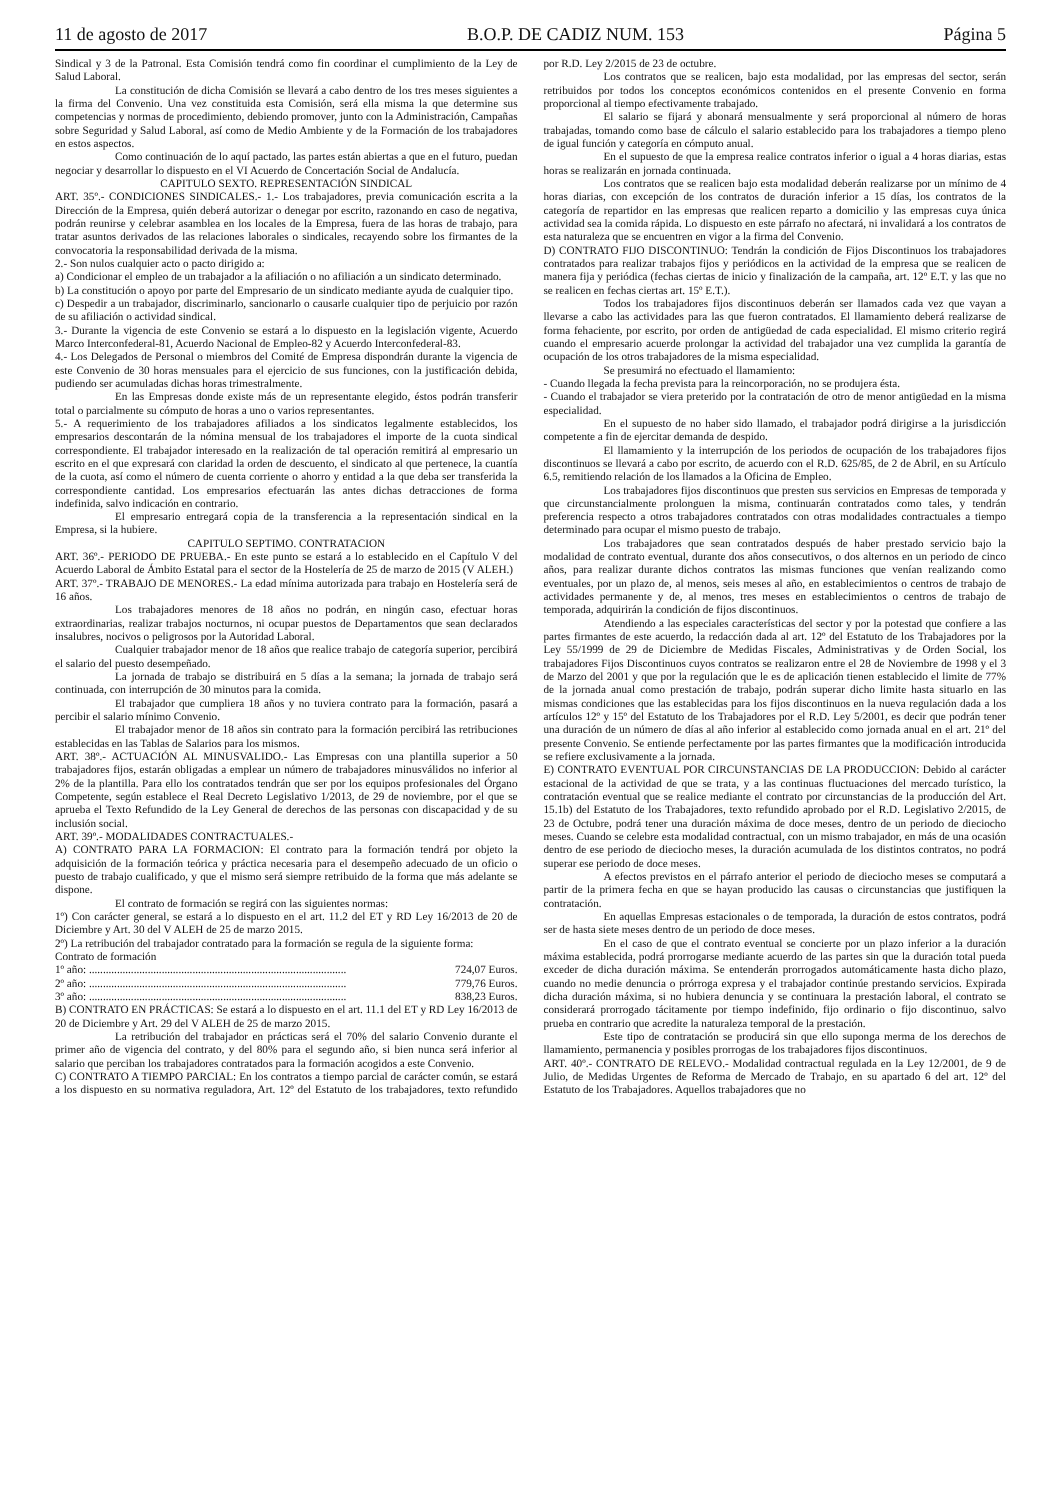11 de agosto de 2017 B.O.P. DE CADIZ NUM. 153 Página 5
Sindical y 3 de la Patronal. Esta Comisión tendrá como fin coordinar el cumplimiento de la Ley de Salud Laboral.
La constitución de dicha Comisión se llevará a cabo dentro de los tres meses siguientes a la firma del Convenio. Una vez constituida esta Comisión, será ella misma la que determine sus competencias y normas de procedimiento, debiendo promover, junto con la Administración, Campañas sobre Seguridad y Salud Laboral, así como de Medio Ambiente y de la Formación de los trabajadores en estos aspectos.
Como continuación de lo aquí pactado, las partes están abiertas a que en el futuro, puedan negociar y desarrollar lo dispuesto en el VI Acuerdo de Concertación Social de Andalucía.
CAPITULO SEXTO. REPRESENTACIÓN SINDICAL
ART. 35º.- CONDICIONES SINDICALES.- 1.- Los trabajadores, previa comunicación escrita a la Dirección de la Empresa, quién deberá autorizar o denegar por escrito, razonando en caso de negativa, podrán reunirse y celebrar asamblea en los locales de la Empresa, fuera de las horas de trabajo, para tratar asuntos derivados de las relaciones laborales o sindicales, recayendo sobre los firmantes de la convocatoria la responsabilidad derivada de la misma.
2.- Son nulos cualquier acto o pacto dirigido a:
a) Condicionar el empleo de un trabajador a la afiliación o no afiliación a un sindicato determinado.
b) La constitución o apoyo por parte del Empresario de un sindicato mediante ayuda de cualquier tipo.
c) Despedir a un trabajador, discriminarlo, sancionarlo o causarle cualquier tipo de perjuicio por razón de su afiliación o actividad sindical.
3.- Durante la vigencia de este Convenio se estará a lo dispuesto en la legislación vigente, Acuerdo Marco Interconfederal-81, Acuerdo Nacional de Empleo-82 y Acuerdo Interconfederal-83.
4.- Los Delegados de Personal o miembros del Comité de Empresa dispondrán durante la vigencia de este Convenio de 30 horas mensuales para el ejercicio de sus funciones, con la justificación debida, pudiendo ser acumuladas dichas horas trimestralmente.
En las Empresas donde existe más de un representante elegido, éstos podrán transferir total o parcialmente su cómputo de horas a uno o varios representantes.
5.- A requerimiento de los trabajadores afiliados a los sindicatos legalmente establecidos, los empresarios descontarán de la nómina mensual de los trabajadores el importe de la cuota sindical correspondiente. El trabajador interesado en la realización de tal operación remitirá al empresario un escrito en el que expresará con claridad la orden de descuento, el sindicato al que pertenece, la cuantía de la cuota, así como el número de cuenta corriente o ahorro y entidad a la que deba ser transferida la correspondiente cantidad. Los empresarios efectuarán las antes dichas detracciones de forma indefinida, salvo indicación en contrario.
El empresario entregará copia de la transferencia a la representación sindical en la Empresa, si la hubiere.
CAPITULO SEPTIMO. CONTRATACION
ART. 36º.- PERIODO DE PRUEBA.- En este punto se estará a lo establecido en el Capítulo V del Acuerdo Laboral de Ámbito Estatal para el sector de la Hostelería de 25 de marzo de 2015 (V ALEH.)
ART. 37º.- TRABAJO DE MENORES.- La edad mínima autorizada para trabajo en Hostelería será de 16 años.
Los trabajadores menores de 18 años no podrán, en ningún caso, efectuar horas extraordinarias, realizar trabajos nocturnos, ni ocupar puestos de Departamentos que sean declarados insalubres, nocivos o peligrosos por la Autoridad Laboral.
Cualquier trabajador menor de 18 años que realice trabajo de categoría superior, percibirá el salario del puesto desempeñado.
La jornada de trabajo se distribuirá en 5 días a la semana; la jornada de trabajo será continuada, con interrupción de 30 minutos para la comida.
El trabajador que cumpliera 18 años y no tuviera contrato para la formación, pasará a percibir el salario mínimo Convenio.
El trabajador menor de 18 años sin contrato para la formación percibirá las retribuciones establecidas en las Tablas de Salarios para los mismos.
ART. 38º.- ACTUACIÓN AL MINUSVALIDO.- Las Empresas con una plantilla superior a 50 trabajadores fijos, estarán obligadas a emplear un número de trabajadores minusválidos no inferior al 2% de la plantilla. Para ello los contratados tendrán que ser por los equipos profesionales del Órgano Competente, según establece el Real Decreto Legislativo 1/2013, de 29 de noviembre, por el que se aprueba el Texto Refundido de la Ley General de derechos de las personas con discapacidad y de su inclusión social.
ART. 39º.- MODALIDADES CONTRACTUALES.-
A) CONTRATO PARA LA FORMACION: El contrato para la formación tendrá por objeto la adquisición de la formación teórica y práctica necesaria para el desempeño adecuado de un oficio o puesto de trabajo cualificado, y que el mismo será siempre retribuido de la forma que más adelante se dispone.
El contrato de formación se regirá con las siguientes normas:
1º) Con carácter general, se estará a lo dispuesto en el art. 11.2 del ET y RD Ley 16/2013 de 20 de Diciembre y Art. 30 del V ALEH de 25 de marzo 2015.
2º) La retribución del trabajador contratado para la formación se regula de la siguiente forma:
Contrato de formación
1º año: ............................................................................................ 724,07 Euros.
2º año: ............................................................................................ 779,76 Euros.
3º año: ............................................................................................ 838,23 Euros.
B) CONTRATO EN PRÁCTICAS: Se estará a lo dispuesto en el art. 11.1 del ET y RD Ley 16/2013 de 20 de Diciembre y Art. 29 del V ALEH de 25 de marzo 2015.
La retribución del trabajador en prácticas será el 70% del salario Convenio durante el primer año de vigencia del contrato, y del 80% para el segundo año, si bien nunca será inferior al salario que perciban los trabajadores contratados para la formación acogidos a este Convenio.
C) CONTRATO A TIEMPO PARCIAL: En los contratos a tiempo parcial de carácter común, se estará a los dispuesto en su normativa reguladora, Art. 12º del Estatuto de los trabajadores, texto refundido por R.D. Ley 2/2015 de 23 de octubre.
Los contratos que se realicen, bajo esta modalidad, por las empresas del sector, serán retribuidos por todos los conceptos económicos contenidos en el presente Convenio en forma proporcional al tiempo efectivamente trabajado.
El salario se fijará y abonará mensualmente y será proporcional al número de horas trabajadas, tomando como base de cálculo el salario establecido para los trabajadores a tiempo pleno de igual función y categoría en cómputo anual.
En el supuesto de que la empresa realice contratos inferior o igual a 4 horas diarias, estas horas se realizarán en jornada continuada.
Los contratos que se realicen bajo esta modalidad deberán realizarse por un mínimo de 4 horas diarias, con excepción de los contratos de duración inferior a 15 días, los contratos de la categoría de repartidor en las empresas que realicen reparto a domicilio y las empresas cuya única actividad sea la comida rápida. Lo dispuesto en este párrafo no afectará, ni invalidará a los contratos de esta naturaleza que se encuentren en vigor a la firma del Convenio.
D) CONTRATO FIJO DISCONTINUO: Tendrán la condición de Fijos Discontinuos los trabajadores contratados para realizar trabajos fijos y periódicos en la actividad de la empresa que se realicen de manera fija y periódica (fechas ciertas de inicio y finalización de la campaña, art. 12º E.T. y las que no se realicen en fechas ciertas art. 15º E.T.).
Todos los trabajadores fijos discontinuos deberán ser llamados cada vez que vayan a llevarse a cabo las actividades para las que fueron contratados. El llamamiento deberá realizarse de forma fehaciente, por escrito, por orden de antigüedad de cada especialidad. El mismo criterio regirá cuando el empresario acuerde prolongar la actividad del trabajador una vez cumplida la garantía de ocupación de los otros trabajadores de la misma especialidad.
Se presumirá no efectuado el llamamiento:
- Cuando llegada la fecha prevista para la reincorporación, no se produjera ésta.
- Cuando el trabajador se viera preterido por la contratación de otro de menor antigüedad en la misma especialidad.
En el supuesto de no haber sido llamado, el trabajador podrá dirigirse a la jurisdicción competente a fin de ejercitar demanda de despido.
El llamamiento y la interrupción de los periodos de ocupación de los trabajadores fijos discontinuos se llevará a cabo por escrito, de acuerdo con el R.D. 625/85, de 2 de Abril, en su Artículo 6.5, remitiendo relación de los llamados a la Oficina de Empleo.
Los trabajadores fijos discontinuos que presten sus servicios en Empresas de temporada y que circunstancialmente prolonguen la misma, continuarán contratados como tales, y tendrán preferencia respecto a otros trabajadores contratados con otras modalidades contractuales a tiempo determinado para ocupar el mismo puesto de trabajo.
Los trabajadores que sean contratados después de haber prestado servicio bajo la modalidad de contrato eventual, durante dos años consecutivos, o dos alternos en un periodo de cinco años, para realizar durante dichos contratos las mismas funciones que venían realizando como eventuales, por un plazo de, al menos, seis meses al año, en establecimientos o centros de trabajo de actividades permanente y de, al menos, tres meses en establecimientos o centros de trabajo de temporada, adquirirán la condición de fijos discontinuos.
Atendiendo a las especiales características del sector y por la potestad que confiere a las partes firmantes de este acuerdo, la redacción dada al art. 12º del Estatuto de los Trabajadores por la Ley 55/1999 de 29 de Diciembre de Medidas Fiscales, Administrativas y de Orden Social, los trabajadores Fijos Discontinuos cuyos contratos se realizaron entre el 28 de Noviembre de 1998 y el 3 de Marzo del 2001 y que por la regulación que le es de aplicación tienen establecido el limite de 77% de la jornada anual como prestación de trabajo, podrán superar dicho limite hasta situarlo en las mismas condiciones que las establecidas para los fijos discontinuos en la nueva regulación dada a los artículos 12º y 15º del Estatuto de los Trabajadores por el R.D. Ley 5/2001, es decir que podrán tener una duración de un número de días al año inferior al establecido como jornada anual en el art. 21º del presente Convenio. Se entiende perfectamente por las partes firmantes que la modificación introducida se refiere exclusivamente a la jornada.
E) CONTRATO EVENTUAL POR CIRCUNSTANCIAS DE LA PRODUCCION: Debido al carácter estacional de la actividad de que se trata, y a las continuas fluctuaciones del mercado turístico, la contratación eventual que se realice mediante el contrato por circunstancias de la producción del Art. 15.1b) del Estatuto de los Trabajadores, texto refundido aprobado por el R.D. Legislativo 2/2015, de 23 de Octubre, podrá tener una duración máxima de doce meses, dentro de un periodo de dieciocho meses. Cuando se celebre esta modalidad contractual, con un mismo trabajador, en más de una ocasión dentro de ese periodo de dieciocho meses, la duración acumulada de los distintos contratos, no podrá superar ese periodo de doce meses.
A efectos previstos en el párrafo anterior el periodo de dieciocho meses se computará a partir de la primera fecha en que se hayan producido las causas o circunstancias que justifiquen la contratación.
En aquellas Empresas estacionales o de temporada, la duración de estos contratos, podrá ser de hasta siete meses dentro de un periodo de doce meses.
En el caso de que el contrato eventual se concierte por un plazo inferior a la duración máxima establecida, podrá prorrogarse mediante acuerdo de las partes sin que la duración total pueda exceder de dicha duración máxima. Se entenderán prorrogados automáticamente hasta dicho plazo, cuando no medie denuncia o prórroga expresa y el trabajador continúe prestando servicios. Expirada dicha duración máxima, si no hubiera denuncia y se continuara la prestación laboral, el contrato se considerará prorrogado tácitamente por tiempo indefinido, fijo ordinario o fijo discontinuo, salvo prueba en contrario que acredite la naturaleza temporal de la prestación.
Este tipo de contratación se producirá sin que ello suponga merma de los derechos de llamamiento, permanencia y posibles prorrogas de los trabajadores fijos discontinuos.
ART. 40º.- CONTRATO DE RELEVO.- Modalidad contractual regulada en la Ley 12/2001, de 9 de Julio, de Medidas Urgentes de Reforma de Mercado de Trabajo, en su apartado 6 del art. 12º del Estatuto de los Trabajadores. Aquellos trabajadores que no